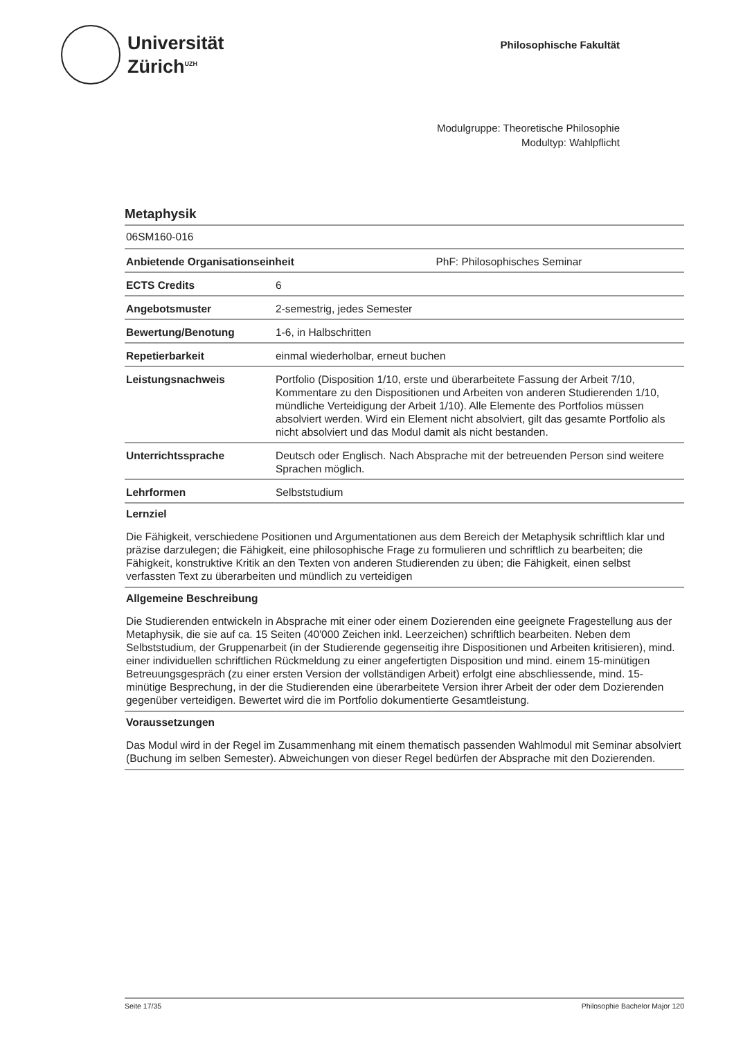Universität
Zürich<sup>UZH</sup>
Philosophische Fakultät
Modulgruppe: Theoretische Philosophie
Modultyp: Wahlpflicht
Metaphysik
06SM160-016
| Anbietende Organisationseinheit | PhF: Philosophisches Seminar |
| ECTS Credits | 6 |
| Angebotsmuster | 2-semestrig, jedes Semester |
| Bewertung/Benotung | 1-6, in Halbschritten |
| Repetierbarkeit | einmal wiederholbar, erneut buchen |
| Leistungsnachweis | Portfolio (Disposition 1/10, erste und überarbeitete Fassung der Arbeit 7/10, Kommentare zu den Dispositionen und Arbeiten von anderen Studierenden 1/10, mündliche Verteidigung der Arbeit 1/10). Alle Elemente des Portfolios müssen absolviert werden. Wird ein Element nicht absolviert, gilt das gesamte Portfolio als nicht absolviert und das Modul damit als nicht bestanden. |
| Unterrichtssprache | Deutsch oder Englisch. Nach Absprache mit der betreuenden Person sind weitere Sprachen möglich. |
| Lehrformen | Selbststudium |
Lernziel
Die Fähigkeit, verschiedene Positionen und Argumentationen aus dem Bereich der Metaphysik schriftlich klar und präzise darzulegen; die Fähigkeit, eine philosophische Frage zu formulieren und schriftlich zu bearbeiten; die Fähigkeit, konstruktive Kritik an den Texten von anderen Studierenden zu üben; die Fähigkeit, einen selbst verfassten Text zu überarbeiten und mündlich zu verteidigen
Allgemeine Beschreibung
Die Studierenden entwickeln in Absprache mit einer oder einem Dozierenden eine geeignete Fragestellung aus der Metaphysik, die sie auf ca. 15 Seiten (40'000 Zeichen inkl. Leerzeichen) schriftlich bearbeiten. Neben dem Selbststudium, der Gruppenarbeit (in der Studierende gegenseitig ihre Dispositionen und Arbeiten kritisieren), mind. einer individuellen schriftlichen Rückmeldung zu einer angefertigten Disposition und mind. einem 15-minütigen Betreuungsgespräch (zu einer ersten Version der vollständigen Arbeit) erfolgt eine abschliessende, mind. 15-minütige Besprechung, in der die Studierenden eine überarbeitete Version ihrer Arbeit der oder dem Dozierenden gegenüber verteidigen. Bewertet wird die im Portfolio dokumentierte Gesamtleistung.
Voraussetzungen
Das Modul wird in der Regel im Zusammenhang mit einem thematisch passenden Wahlmodul mit Seminar absolviert (Buchung im selben Semester). Abweichungen von dieser Regel bedürfen der Absprache mit den Dozierenden.
Seite 17/35 Philosophie Bachelor Major 120